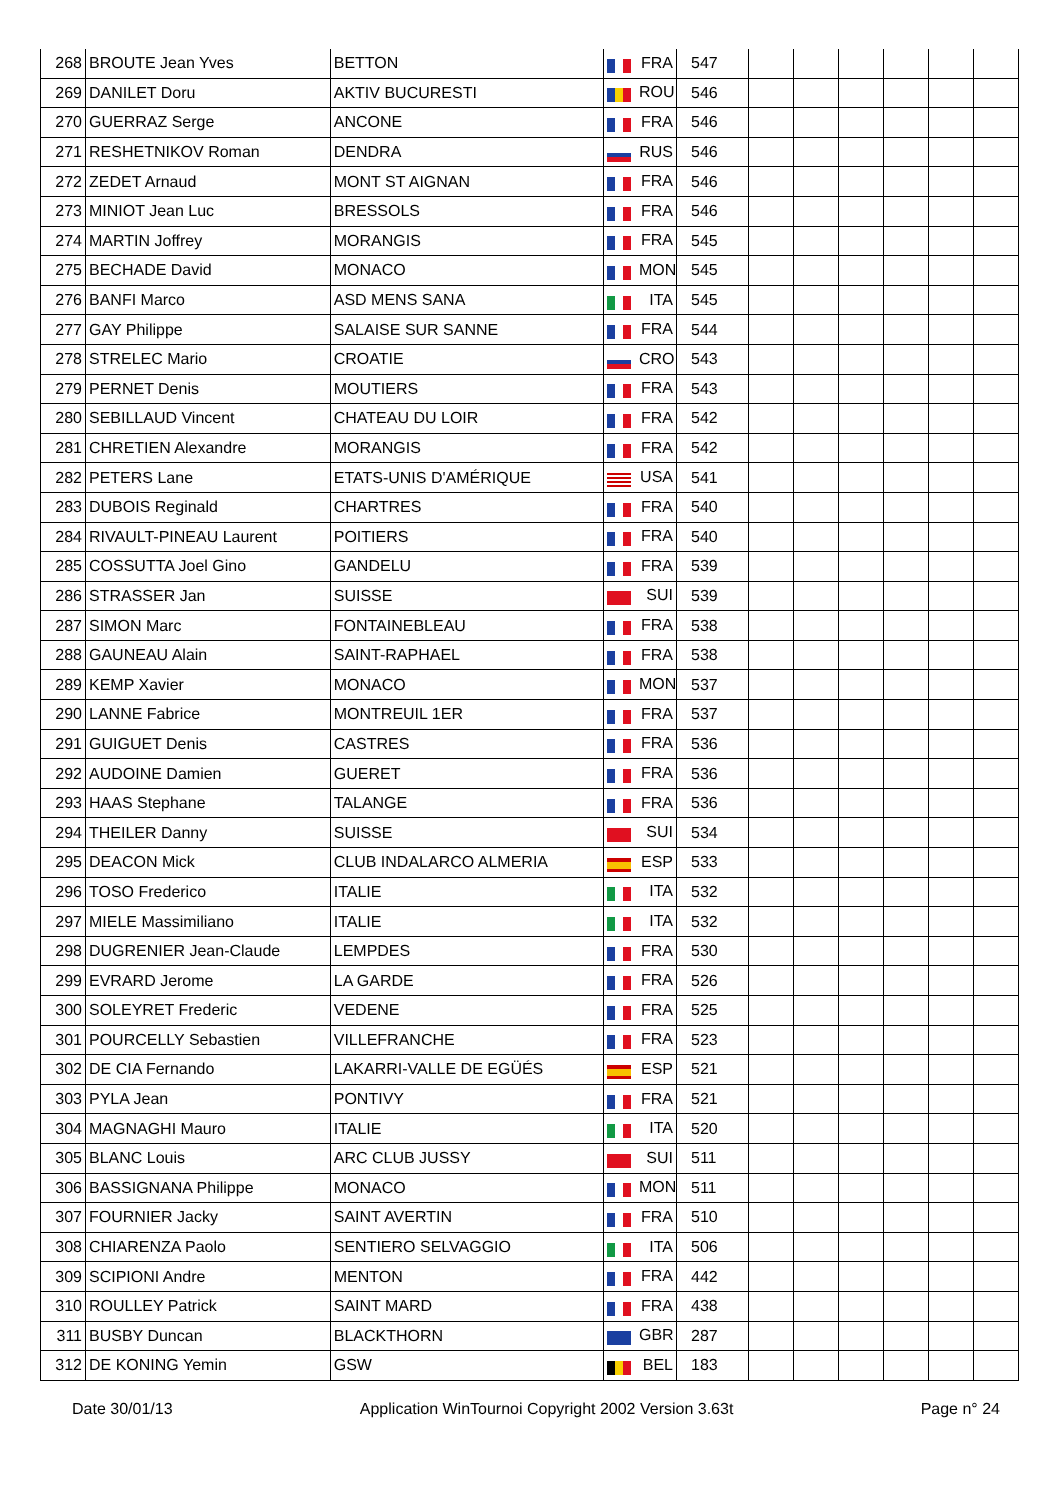| 268 | BROUTE Jean Yves | BETTON | FRA | 547 | | | | | | |
| 269 | DANILET Doru | AKTIV BUCURESTI | ROU | 546 | | | | | | |
| 270 | GUERRAZ Serge | ANCONE | FRA | 546 | | | | | | |
| 271 | RESHETNIKOV Roman | DENDRA | RUS | 546 | | | | | | |
| 272 | ZEDET Arnaud | MONT ST AIGNAN | FRA | 546 | | | | | | |
| 273 | MINIOT Jean Luc | BRESSOLS | FRA | 546 | | | | | | |
| 274 | MARTIN Joffrey | MORANGIS | FRA | 545 | | | | | | |
| 275 | BECHADE David | MONACO | MON | 545 | | | | | | |
| 276 | BANFI Marco | ASD MENS SANA | ITA | 545 | | | | | | |
| 277 | GAY Philippe | SALAISE SUR SANNE | FRA | 544 | | | | | | |
| 278 | STRELEC Mario | CROATIE | CRO | 543 | | | | | | |
| 279 | PERNET Denis | MOUTIERS | FRA | 543 | | | | | | |
| 280 | SEBILLAUD Vincent | CHATEAU DU LOIR | FRA | 542 | | | | | | |
| 281 | CHRETIEN Alexandre | MORANGIS | FRA | 542 | | | | | | |
| 282 | PETERS Lane | ETATS-UNIS D'AMÉRIQUE | USA | 541 | | | | | | |
| 283 | DUBOIS Reginald | CHARTRES | FRA | 540 | | | | | | |
| 284 | RIVAULT-PINEAU Laurent | POITIERS | FRA | 540 | | | | | | |
| 285 | COSSUTTA Joel Gino | GANDELU | FRA | 539 | | | | | | |
| 286 | STRASSER Jan | SUISSE | SUI | 539 | | | | | | |
| 287 | SIMON Marc | FONTAINEBLEAU | FRA | 538 | | | | | | |
| 288 | GAUNEAU Alain | SAINT-RAPHAEL | FRA | 538 | | | | | | |
| 289 | KEMP Xavier | MONACO | MON | 537 | | | | | | |
| 290 | LANNE Fabrice | MONTREUIL 1ER | FRA | 537 | | | | | | |
| 291 | GUIGUET Denis | CASTRES | FRA | 536 | | | | | | |
| 292 | AUDOINE Damien | GUERET | FRA | 536 | | | | | | |
| 293 | HAAS Stephane | TALANGE | FRA | 536 | | | | | | |
| 294 | THEILER Danny | SUISSE | SUI | 534 | | | | | | |
| 295 | DEACON Mick | CLUB INDALARCO ALMERIA | ESP | 533 | | | | | | |
| 296 | TOSO Frederico | ITALIE | ITA | 532 | | | | | | |
| 297 | MIELE Massimiliano | ITALIE | ITA | 532 | | | | | | |
| 298 | DUGRENIER Jean-Claude | LEMPDES | FRA | 530 | | | | | | |
| 299 | EVRARD Jerome | LA GARDE | FRA | 526 | | | | | | |
| 300 | SOLEYRET Frederic | VEDENE | FRA | 525 | | | | | | |
| 301 | POURCELLY Sebastien | VILLEFRANCHE | FRA | 523 | | | | | | |
| 302 | DE CIA Fernando | LAKARRI-VALLE DE EGÜÉS | ESP | 521 | | | | | | |
| 303 | PYLA Jean | PONTIVY | FRA | 521 | | | | | | |
| 304 | MAGNAGHI Mauro | ITALIE | ITA | 520 | | | | | | |
| 305 | BLANC Louis | ARC CLUB JUSSY | SUI | 511 | | | | | | |
| 306 | BASSIGNANA Philippe | MONACO | MON | 511 | | | | | | |
| 307 | FOURNIER Jacky | SAINT AVERTIN | FRA | 510 | | | | | | |
| 308 | CHIARENZA Paolo | SENTIERO SELVAGGIO | ITA | 506 | | | | | | |
| 309 | SCIPIONI Andre | MENTON | FRA | 442 | | | | | | |
| 310 | ROULLEY Patrick | SAINT MARD | FRA | 438 | | | | | | |
| 311 | BUSBY Duncan | BLACKTHORN | GBR | 287 | | | | | | |
| 312 | DE KONING Yemin | GSW | BEL | 183 | | | | | | |
Date 30/01/13 Application WinTournoi Copyright 2002 Version 3.63t Page n° 24